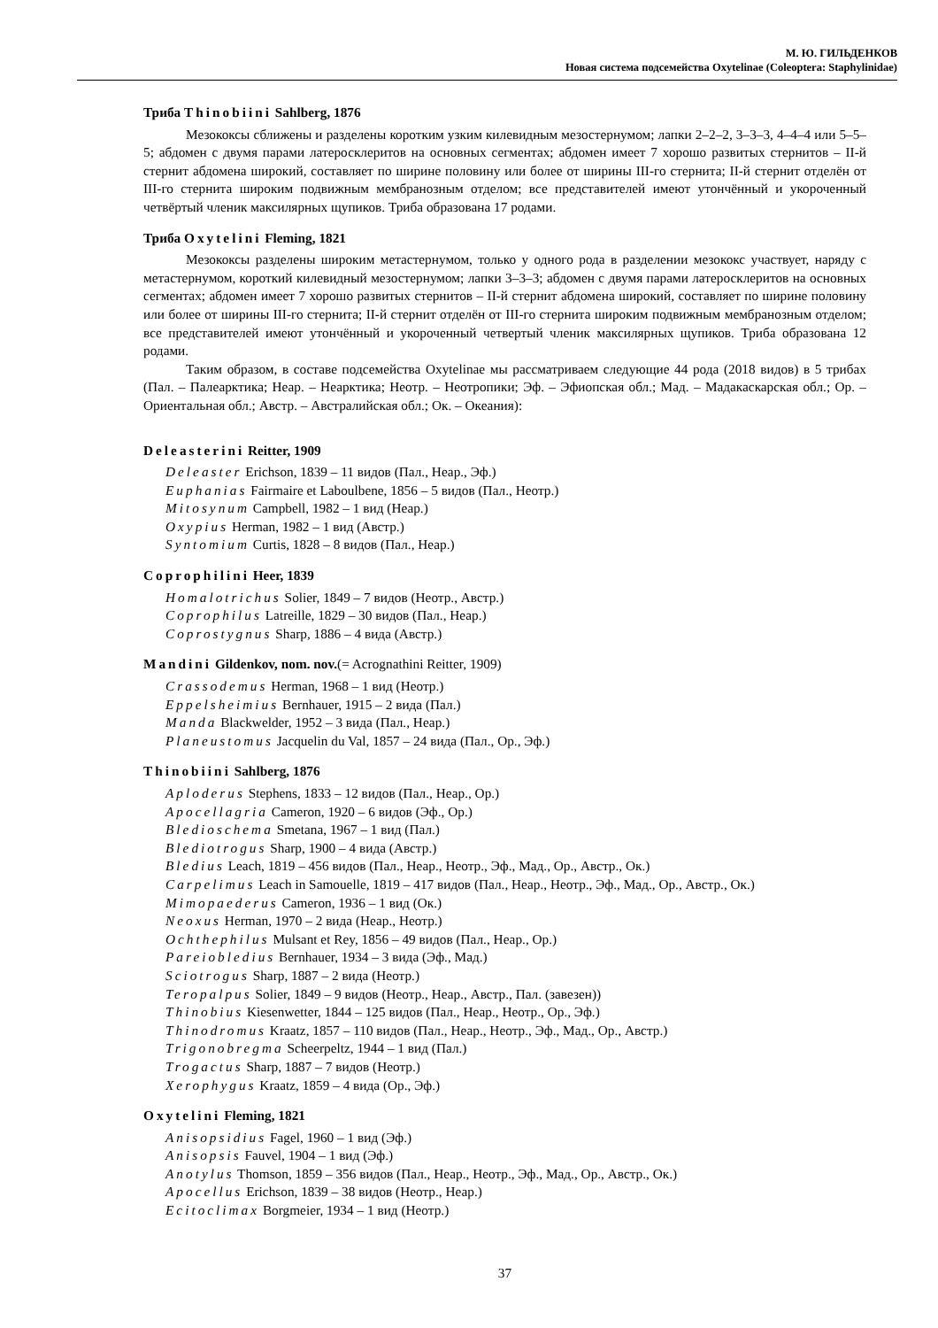М. Ю. ГИЛЬДЕНКОВ
Новая система подсемейства Oxytelinae (Coleoptera: Staphylinidae)
Триба Thinobiini Sahlberg, 1876
Мезококсы сближены и разделены коротким узким килевидным мезостернумом; лапки 2–2–2, 3–3–3, 4–4–4 или 5–5–5; абдомен с двумя парами латеросклеритов на основных сегментах; абдомен имеет 7 хорошо развитых стернитов – II-й стернит абдомена широкий, составляет по ширине половину или более от ширины III-го стернита; II-й стернит отделён от III-го стернита широким подвижным мембранозным отделом; все представителей имеют утончённый и укороченный четвёртый членик максилярных щупиков. Триба образована 17 родами.
Триба Oxytelini Fleming, 1821
Мезококсы разделены широким метастернумом, только у одного рода в разделении мезококс участвует, наряду с метастернумом, короткий килевидный мезостернумом; лапки 3–3–3; абдомен с двумя парами латеросклеритов на основных сегментах; абдомен имеет 7 хорошо развитых стернитов – II-й стернит абдомена широкий, составляет по ширине половину или более от ширины III-го стернита; II-й стернит отделён от III-го стернита широким подвижным мембранозным отделом; все представителей имеют утончённый и укороченный четвертый членик максилярных щупиков. Триба образована 12 родами.
Таким образом, в составе подсемейства Oxytelinae мы рассматриваем следующие 44 рода (2018 видов) в 5 трибах (Пал. – Палеарктика; Неар. – Неарктика; Неотр. – Неотропики; Эф. – Эфиопская обл.; Мад. – Мадакаскарская обл.; Ор. – Ориентальная обл.; Австр. – Австралийская обл.; Ок. – Океания):
Deleasterini Reitter, 1909
Deleaster Erichson, 1839 – 11 видов (Пал., Неар., Эф.)
Euphanias Fairmaire et Laboulbene, 1856 – 5 видов (Пал., Неотр.)
Mitosynum Campbell, 1982 – 1 вид (Неар.)
Oxypius Herman, 1982 – 1 вид (Австр.)
Syntomium Curtis, 1828 – 8 видов (Пал., Неар.)
Coprophilini Heer, 1839
Homalotrichus Solier, 1849 – 7 видов (Неотр., Австр.)
Coprophilus Latreille, 1829 – 30 видов (Пал., Неар.)
Coprostygnus Sharp, 1886 – 4 вида (Австр.)
Mandini Gildenkov, nom. nov.(= Acrognathini Reitter, 1909)
Crassodemus Herman, 1968 – 1 вид (Неотр.)
Eppelsheimius Bernhauer, 1915 – 2 вида (Пал.)
Manda Blackwelder, 1952 – 3 вида (Пал., Неар.)
Planeustomus Jacquelin du Val, 1857 – 24 вида (Пал., Ор., Эф.)
Thinobiini Sahlberg, 1876
Aploderus Stephens, 1833 – 12 видов (Пал., Неар., Ор.)
Apocellagria Cameron, 1920 – 6 видов (Эф., Ор.)
Bledioschema Smetana, 1967 – 1 вид (Пал.)
Blediotrogus Sharp, 1900 – 4 вида (Австр.)
Bledius Leach, 1819 – 456 видов (Пал., Неар., Неотр., Эф., Мад., Ор., Австр., Ок.)
Carpelimus Leach in Samouelle, 1819 – 417 видов (Пал., Неар., Неотр., Эф., Мад., Ор., Австр., Ок.)
Mimopaederus Cameron, 1936 – 1 вид (Ок.)
Neoxus Herman, 1970 – 2 вида (Неар., Неотр.)
Ochthephilus Mulsant et Rey, 1856 – 49 видов (Пал., Неар., Ор.)
Pareiobledius Bernhauer, 1934 – 3 вида (Эф., Мад.)
Sciotrogus Sharp, 1887 – 2 вида (Неотр.)
Teropalpus Solier, 1849 – 9 видов (Неотр., Неар., Австр., Пал. (завезен))
Thinobius Kiesenwetter, 1844 – 125 видов (Пал., Неар., Неотр., Ор., Эф.)
Thinodromus Kraatz, 1857 – 110 видов (Пал., Неар., Неотр., Эф., Мад., Ор., Австр.)
Trigonobregma Scheerpeltz, 1944 – 1 вид (Пал.)
Trogactus Sharp, 1887 – 7 видов (Неотр.)
Xerophygus Kraatz, 1859 – 4 вида (Ор., Эф.)
Oxytelini Fleming, 1821
Anisopsidius Fagel, 1960 – 1 вид (Эф.)
Anisopsis Fauvel, 1904 – 1 вид (Эф.)
Anotylus Thomson, 1859 – 356 видов (Пал., Неар., Неотр., Эф., Мад., Ор., Австр., Ок.)
Apocellus Erichson, 1839 – 38 видов (Неотр., Неар.)
Ecitoclimax Borgmeier, 1934 – 1 вид (Неотр.)
37